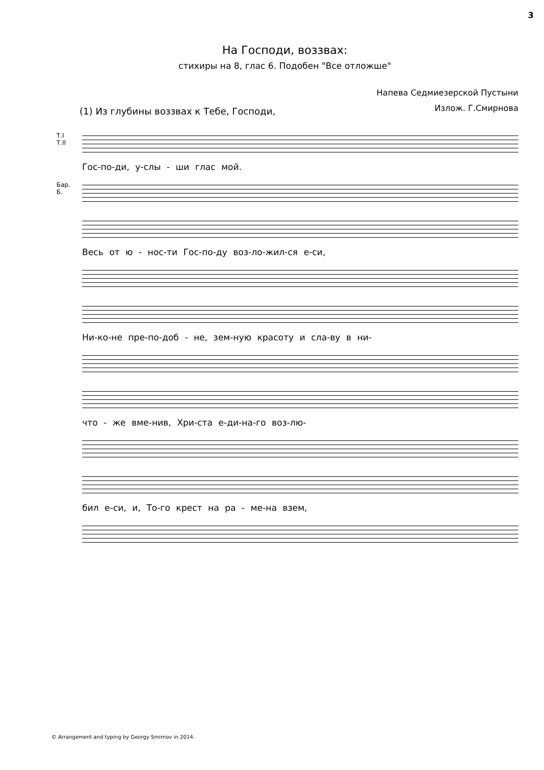3
На Господи, воззвах:
стихиры на 8, глас 6. Подобен "Все отложше"
Напева Седмиезерской Пустыни
Излож. Г.Смирнова
(1) Из глубины воззвах к Тебе, Господи,
Т.I
Т.II
Гос-по-ди, у-слы - ши глас мой.
Бар.
Б.
Весь от ю - нос-ти Гос-по-ду воз-ло-жил-ся е-си,
Ни-ко-не пре-по-доб - не, зем-ную красоту и сла-ву в ни-
что - же вме-нив, Хри-ста е-ди-на-го воз-лю-
бил е-си, и, То-го крест на ра - ме-на взем,
© Arrangement and typing by Georgy Smirnov in 2014.